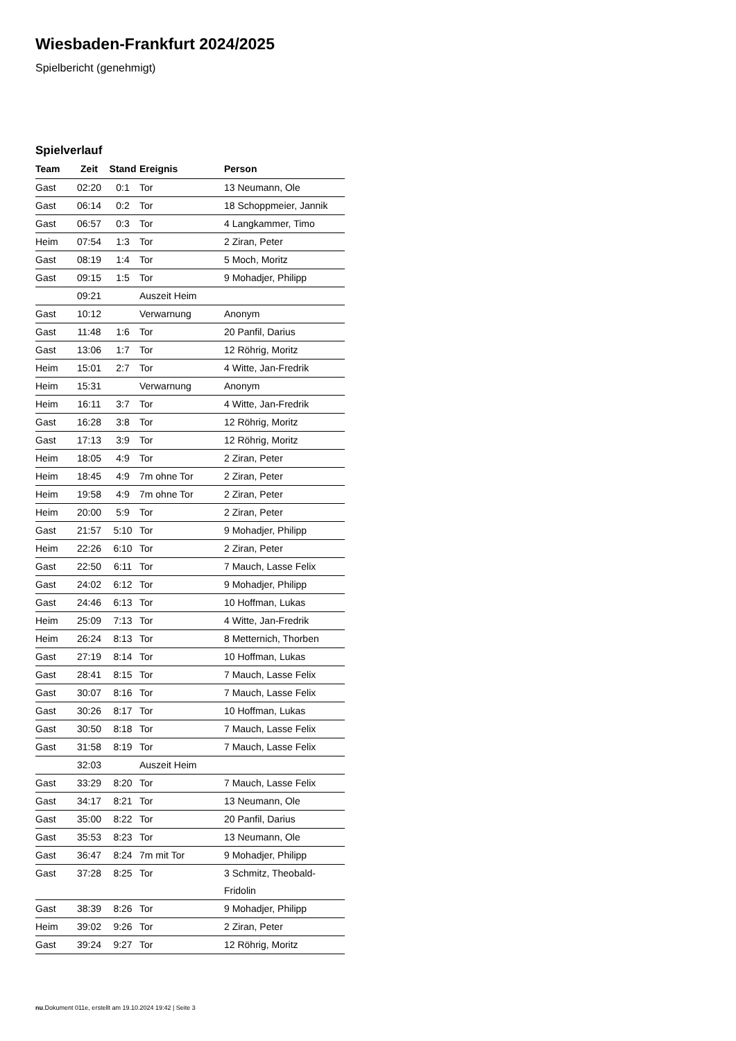Wiesbaden-Frankfurt 2024/2025
Spielbericht (genehmigt)
Spielverlauf
| Team | Zeit | Stand | Ereignis | Person |
| --- | --- | --- | --- | --- |
| Gast | 02:20 | 0:1 | Tor | 13 Neumann, Ole |
| Gast | 06:14 | 0:2 | Tor | 18 Schoppmeier, Jannik |
| Gast | 06:57 | 0:3 | Tor | 4 Langkammer, Timo |
| Heim | 07:54 | 1:3 | Tor | 2 Ziran, Peter |
| Gast | 08:19 | 1:4 | Tor | 5 Moch, Moritz |
| Gast | 09:15 | 1:5 | Tor | 9 Mohadjer, Philipp |
| | 09:21 | | Auszeit Heim | |
| Gast | 10:12 | | Verwarnung | Anonym |
| Gast | 11:48 | 1:6 | Tor | 20 Panfil, Darius |
| Gast | 13:06 | 1:7 | Tor | 12 Röhrig, Moritz |
| Heim | 15:01 | 2:7 | Tor | 4 Witte, Jan-Fredrik |
| Heim | 15:31 | | Verwarnung | Anonym |
| Heim | 16:11 | 3:7 | Tor | 4 Witte, Jan-Fredrik |
| Gast | 16:28 | 3:8 | Tor | 12 Röhrig, Moritz |
| Gast | 17:13 | 3:9 | Tor | 12 Röhrig, Moritz |
| Heim | 18:05 | 4:9 | Tor | 2 Ziran, Peter |
| Heim | 18:45 | 4:9 | 7m ohne Tor | 2 Ziran, Peter |
| Heim | 19:58 | 4:9 | 7m ohne Tor | 2 Ziran, Peter |
| Heim | 20:00 | 5:9 | Tor | 2 Ziran, Peter |
| Gast | 21:57 | 5:10 | Tor | 9 Mohadjer, Philipp |
| Heim | 22:26 | 6:10 | Tor | 2 Ziran, Peter |
| Gast | 22:50 | 6:11 | Tor | 7 Mauch, Lasse Felix |
| Gast | 24:02 | 6:12 | Tor | 9 Mohadjer, Philipp |
| Gast | 24:46 | 6:13 | Tor | 10 Hoffman, Lukas |
| Heim | 25:09 | 7:13 | Tor | 4 Witte, Jan-Fredrik |
| Heim | 26:24 | 8:13 | Tor | 8 Metternich, Thorben |
| Gast | 27:19 | 8:14 | Tor | 10 Hoffman, Lukas |
| Gast | 28:41 | 8:15 | Tor | 7 Mauch, Lasse Felix |
| Gast | 30:07 | 8:16 | Tor | 7 Mauch, Lasse Felix |
| Gast | 30:26 | 8:17 | Tor | 10 Hoffman, Lukas |
| Gast | 30:50 | 8:18 | Tor | 7 Mauch, Lasse Felix |
| Gast | 31:58 | 8:19 | Tor | 7 Mauch, Lasse Felix |
| | 32:03 | | Auszeit Heim | |
| Gast | 33:29 | 8:20 | Tor | 7 Mauch, Lasse Felix |
| Gast | 34:17 | 8:21 | Tor | 13 Neumann, Ole |
| Gast | 35:00 | 8:22 | Tor | 20 Panfil, Darius |
| Gast | 35:53 | 8:23 | Tor | 13 Neumann, Ole |
| Gast | 36:47 | 8:24 | 7m mit Tor | 9 Mohadjer, Philipp |
| Gast | 37:28 | 8:25 | Tor | 3 Schmitz, Theobald- Fridolin |
| Gast | 38:39 | 8:26 | Tor | 9 Mohadjer, Philipp |
| Heim | 39:02 | 9:26 | Tor | 2 Ziran, Peter |
| Gast | 39:24 | 9:27 | Tor | 12 Röhrig, Moritz |
nu.Dokument 011e, erstellt am 19.10.2024 19:42 | Seite 3